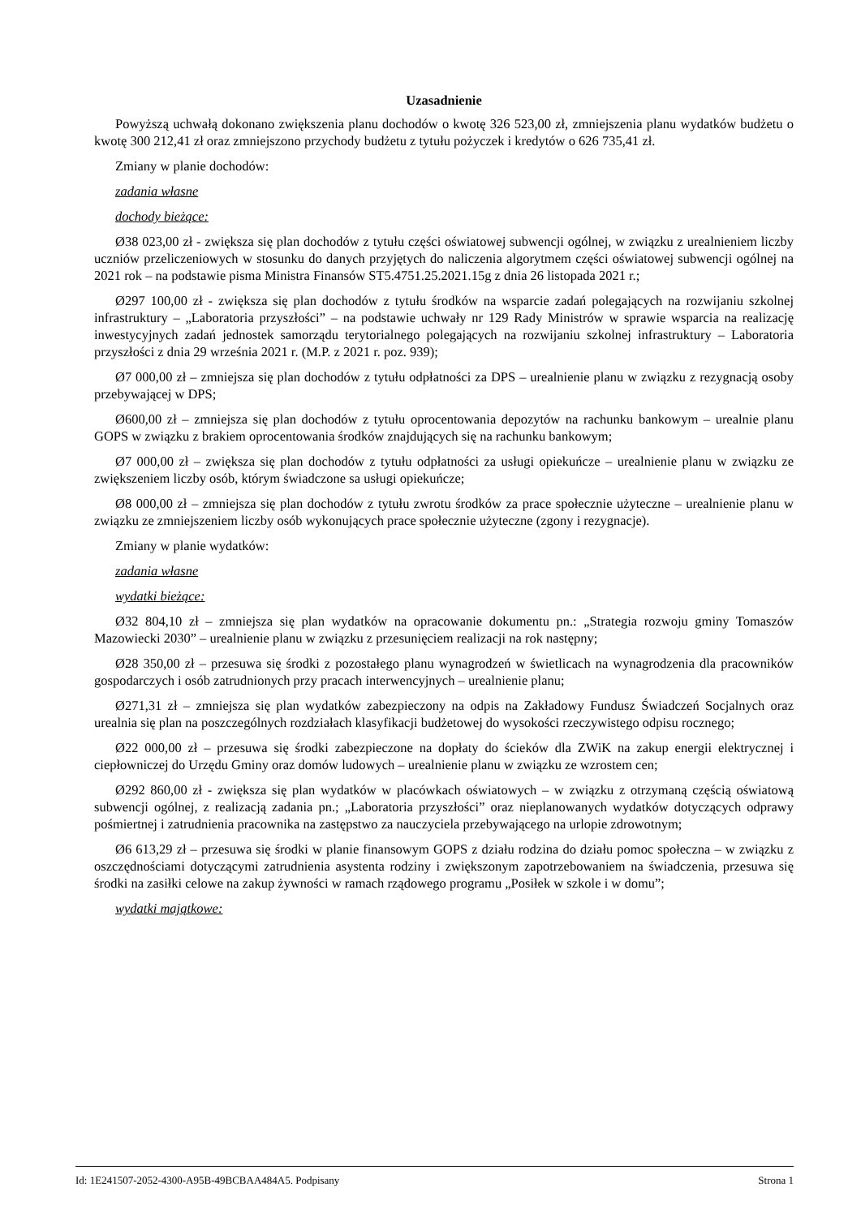Uzasadnienie
Powyższą uchwałą dokonano zwiększenia planu dochodów o kwotę 326 523,00 zł, zmniejszenia planu wydatków budżetu o kwotę 300 212,41 zł oraz zmniejszono przychody budżetu z tytułu pożyczek i kredytów o 626 735,41 zł.
Zmiany w planie dochodów:
zadania własne
dochody bieżące:
Ø38 023,00 zł - zwiększa się plan dochodów z tytułu części oświatowej subwencji ogólnej, w związku z urealnieniem liczby uczniów przeliczeniowych w stosunku do danych przyjętych do naliczenia algorytmem części oświatowej subwencji ogólnej na 2021 rok – na podstawie pisma Ministra Finansów ST5.4751.25.2021.15g z dnia 26 listopada 2021 r.;
Ø297 100,00 zł - zwiększa się plan dochodów z tytułu środków na wsparcie zadań polegających na rozwijaniu szkolnej infrastruktury – „Laboratoria przyszłości” – na podstawie uchwały nr 129 Rady Ministrów w sprawie wsparcia na realizację inwestycyjnych zadań jednostek samorządu terytorialnego polegających na rozwijaniu szkolnej infrastruktury – Laboratoria przyszłości z dnia 29 września 2021 r. (M.P. z 2021 r. poz. 939);
Ø7 000,00 zł – zmniejsza się plan dochodów z tytułu odpłatności za DPS – urealnienie planu w związku z rezygnacją osoby przebywającej w DPS;
Ø600,00 zł – zmniejsza się plan dochodów z tytułu oprocentowania depozytów na rachunku bankowym – urealnie planu GOPS w związku z brakiem oprocentowania środków znajdujących się na rachunku bankowym;
Ø7 000,00 zł – zwiększa się plan dochodów z tytułu odpłatności za usługi opiekuńcze – urealnienie planu w związku ze zwiększeniem liczby osób, którym świadczone sa usługi opiekuńcze;
Ø8 000,00 zł – zmniejsza się plan dochodów z tytułu zwrotu środków za prace społecznie użyteczne – urealnienie planu w związku ze zmniejszeniem liczby osób wykonujących prace społecznie użyteczne (zgony i rezygnacje).
Zmiany w planie wydatków:
zadania własne
wydatki bieżące:
Ø32 804,10 zł – zmniejsza się plan wydatków na opracowanie dokumentu pn.: „Strategia rozwoju gminy Tomaszów Mazowiecki 2030” – urealnienie planu w związku z przesunięciem realizacji na rok następny;
Ø28 350,00 zł – przesuwa się środki z pozostałego planu wynagrodzeń w świetlicach na wynagrodzenia dla pracowników gospodarczych i osób zatrudnionych przy pracach interwencyjnych – urealnienie planu;
Ø271,31 zł – zmniejsza się plan wydatków zabezpieczony na odpis na Zakładowy Fundusz Świadczeń Socjalnych oraz urealnia się plan na poszczególnych rozdziałach klasyfikacji budżetowej do wysokości rzeczywistego odpisu rocznego;
Ø22 000,00 zł – przesuwa się środki zabezpieczone na dopłaty do ścieków dla ZWiK na zakup energii elektrycznej i ciepłowniczej do Urzędu Gminy oraz domów ludowych – urealnienie planu w związku ze wzrostem cen;
Ø292 860,00 zł - zwiększa się plan wydatków w placówkach oświatowych – w związku z otrzymaną częścią oświatową subwencji ogólnej, z realizacją zadania pn.; „Laboratoria przyszłości” oraz nieplanowanych wydatków dotyczących odprawy pośmiertnej i zatrudnienia pracownika na zastępstwo za nauczyciela przebywającego na urlopie zdrowotnym;
Ø6 613,29 zł – przesuwa się środki w planie finansowym GOPS z działu rodzina do działu pomoc społeczna – w związku z oszczędnościami dotyczącymi zatrudnienia asystenta rodziny i zwiększonym zapotrzebowaniem na świadczenia, przesuwa się środki na zasiłki celowe na zakup żywności w ramach rządowego programu „Posiłek w szkole i w domu”;
wydatki majątkowe:
Id: 1E241507-2052-4300-A95B-49BCBAA484A5. Podpisany Strona 1